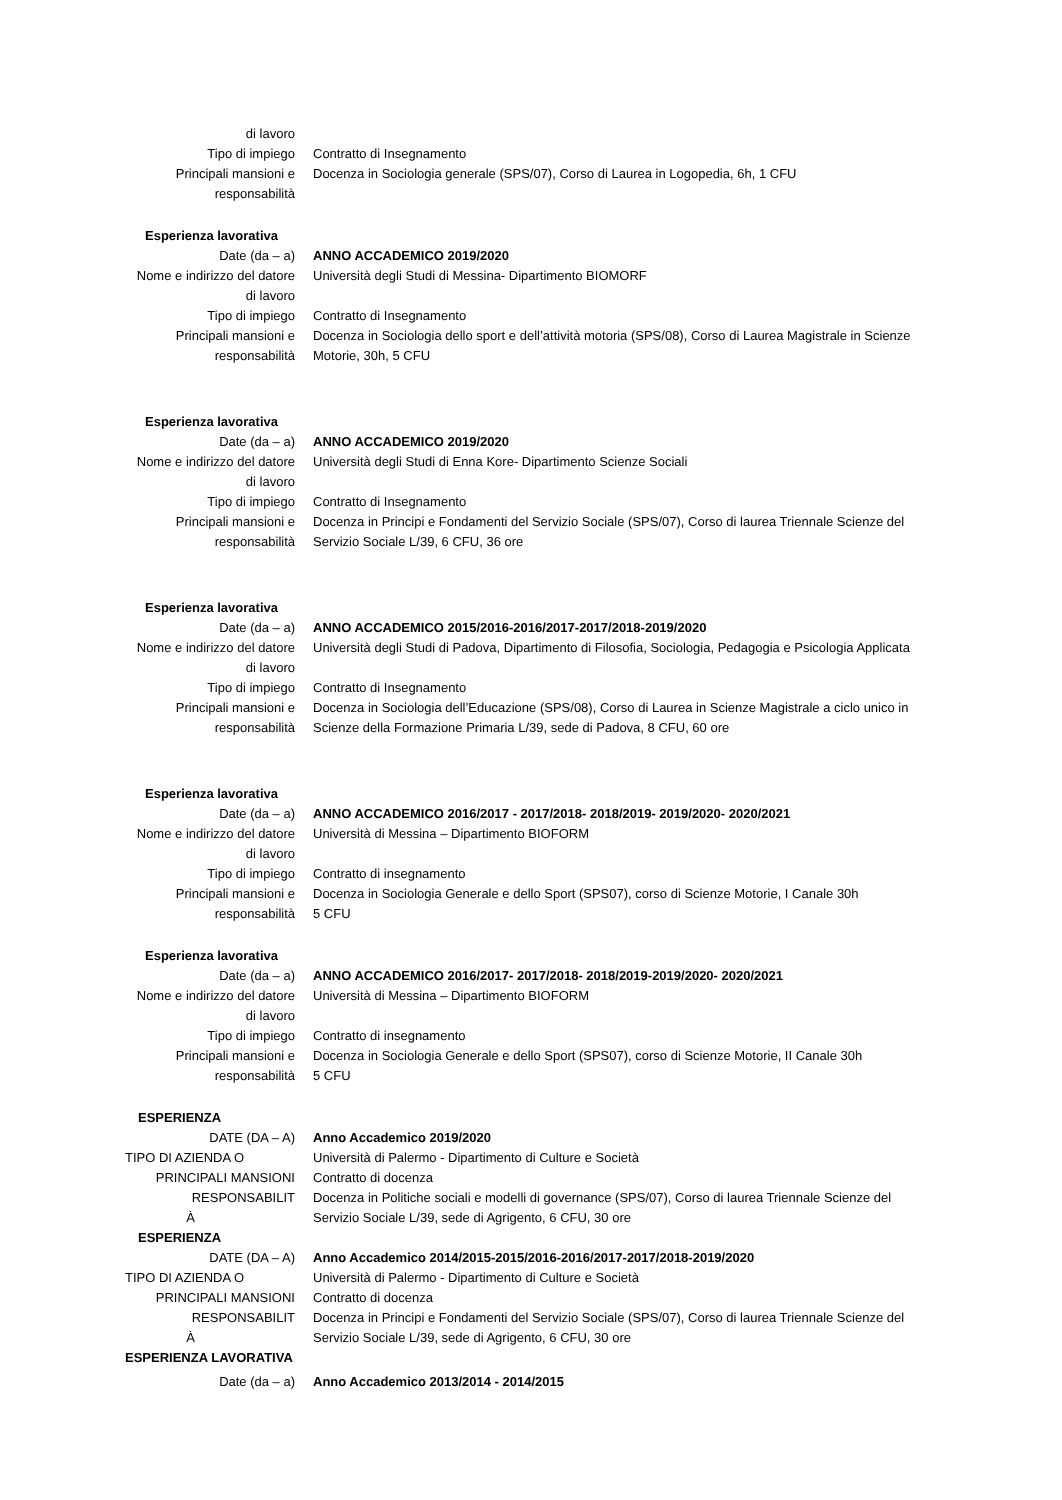di lavoro
Tipo di impiego Contratto di Insegnamento
Principali mansioni e
responsabilità
Docenza in Sociologia generale (SPS/07), Corso di Laurea in Logopedia, 6h, 1 CFU
Esperienza lavorativa
Date (da – a) ANNO ACCADEMICO 2019/2020
Nome e indirizzo del datore
di lavoro
Università degli Studi di Messina- Dipartimento BIOMORF
Tipo di impiego Contratto di Insegnamento
Principali mansioni e
responsabilità
Docenza in Sociologia dello sport e dell’attività motoria (SPS/08), Corso di Laurea Magistrale in Scienze Motorie, 30h, 5 CFU
Esperienza lavorativa
Date (da – a) ANNO ACCADEMICO 2019/2020
Nome e indirizzo del datore
di lavoro
Università degli Studi di Enna Kore- Dipartimento Scienze Sociali
Tipo di impiego Contratto di Insegnamento
Principali mansioni e
responsabilità
Docenza in Principi e Fondamenti del Servizio Sociale (SPS/07), Corso di laurea Triennale Scienze del Servizio Sociale L/39, 6 CFU, 36 ore
Esperienza lavorativa
Date (da – a) ANNO ACCADEMICO 2015/2016-2016/2017-2017/2018-2019/2020
Nome e indirizzo del datore
di lavoro
Università degli Studi di Padova, Dipartimento di Filosofia, Sociologia, Pedagogia e Psicologia Applicata
Tipo di impiego Contratto di Insegnamento
Principali mansioni e
responsabilità
Docenza in Sociologia dell’Educazione (SPS/08), Corso di Laurea in Scienze Magistrale a ciclo unico in Scienze della Formazione Primaria L/39, sede di Padova, 8 CFU, 60 ore
Esperienza lavorativa
Date (da – a) ANNO ACCADEMICO 2016/2017 - 2017/2018- 2018/2019- 2019/2020- 2020/2021
Nome e indirizzo del datore
di lavoro
Università di Messina – Dipartimento BIOFORM
Tipo di impiego Contratto di insegnamento
Principali mansioni e
responsabilità
Docenza in Sociologia Generale e dello Sport (SPS07), corso di Scienze Motorie, I Canale 30h
5 CFU
Esperienza lavorativa
Date (da – a) ANNO ACCADEMICO 2016/2017- 2017/2018- 2018/2019-2019/2020- 2020/2021
Nome e indirizzo del datore
di lavoro
Università di Messina – Dipartimento BIOFORM
Tipo di impiego Contratto di insegnamento
Principali mansioni e
responsabilità
Docenza in Sociologia Generale e dello Sport (SPS07), corso di Scienze Motorie, II Canale 30h
5 CFU
ESPERIENZA
DATE (DA – A) Anno Accademico 2019/2020
TIPO DI AZIENDA O Università di Palermo - Dipartimento di Culture e Società
PRINCIPALI MANSIONI Contratto di docenza
RESPONSABILIT
À
Docenza in Politiche sociali e modelli di governance (SPS/07), Corso di laurea Triennale Scienze del Servizio Sociale L/39, sede di Agrigento, 6 CFU, 30 ore
ESPERIENZA
DATE (DA – A) Anno Accademico 2014/2015-2015/2016-2016/2017-2017/2018-2019/2020
TIPO DI AZIENDA O Università di Palermo - Dipartimento di Culture e Società
PRINCIPALI MANSIONI Contratto di docenza
RESPONSABILIT
À
Docenza in Principi e Fondamenti del Servizio Sociale (SPS/07), Corso di laurea Triennale Scienze del Servizio Sociale L/39, sede di Agrigento, 6 CFU, 30 ore
ESPERIENZA LAVORATIVA
Date (da – a) Anno Accademico 2013/2014 - 2014/2015